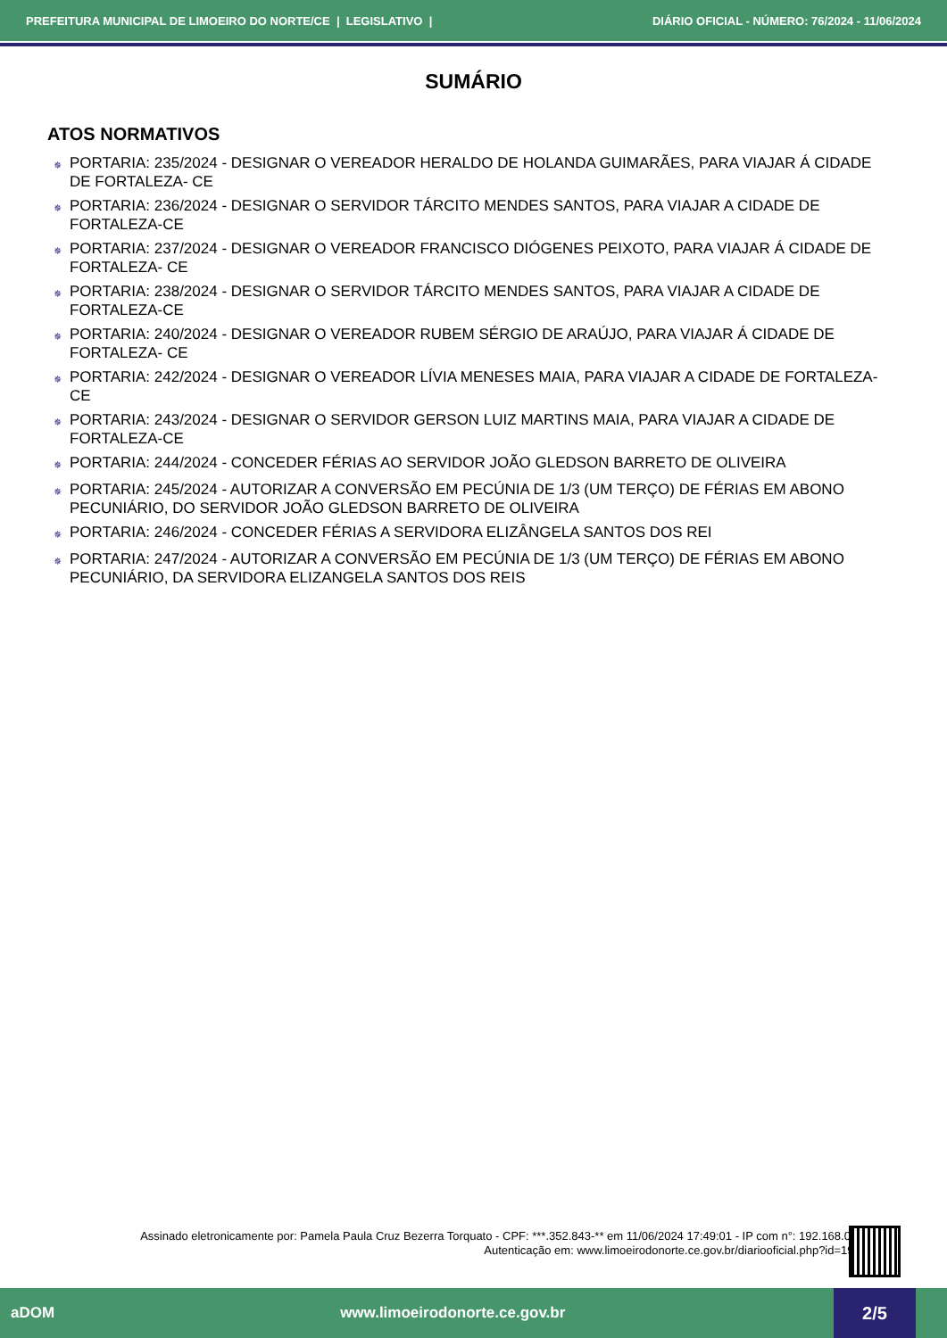PREFEITURA MUNICIPAL DE LIMOEIRO DO NORTE/CE | LEGISLATIVO | DIÁRIO OFICIAL - NÚMERO: 76/2024 - 11/06/2024
SUMÁRIO
ATOS NORMATIVOS
✵ PORTARIA: 235/2024 - DESIGNAR O VEREADOR HERALDO DE HOLANDA GUIMARÃES, PARA VIAJAR Á CIDADE DE FORTALEZA- CE
✵ PORTARIA: 236/2024 - DESIGNAR O SERVIDOR TÁRCITO MENDES SANTOS, PARA VIAJAR A CIDADE DE FORTALEZA-CE
✵ PORTARIA: 237/2024 - DESIGNAR O VEREADOR FRANCISCO DIÓGENES PEIXOTO, PARA VIAJAR Á CIDADE DE FORTALEZA- CE
✵ PORTARIA: 238/2024 - DESIGNAR O SERVIDOR TÁRCITO MENDES SANTOS, PARA VIAJAR A CIDADE DE FORTALEZA-CE
✵ PORTARIA: 240/2024 - DESIGNAR O VEREADOR RUBEM SÉRGIO DE ARAÚJO, PARA VIAJAR Á CIDADE DE FORTALEZA- CE
✵ PORTARIA: 242/2024 - DESIGNAR O VEREADOR LÍVIA MENESES MAIA, PARA VIAJAR A CIDADE DE FORTALEZA-CE
✵ PORTARIA: 243/2024 - DESIGNAR O SERVIDOR GERSON LUIZ MARTINS MAIA, PARA VIAJAR A CIDADE DE FORTALEZA-CE
✵ PORTARIA: 244/2024 - CONCEDER FÉRIAS AO SERVIDOR JOÃO GLEDSON BARRETO DE OLIVEIRA
✵ PORTARIA: 245/2024 - AUTORIZAR A CONVERSÃO EM PECÚNIA DE 1/3 (UM TERÇO) DE FÉRIAS EM ABONO PECUNIÁRIO, DO SERVIDOR JOÃO GLEDSON BARRETO DE OLIVEIRA
✵ PORTARIA: 246/2024 - CONCEDER FÉRIAS A SERVIDORA ELIZÂNGELA SANTOS DOS REI
✵ PORTARIA: 247/2024 - AUTORIZAR A CONVERSÃO EM PECÚNIA DE 1/3 (UM TERÇO) DE FÉRIAS EM ABONO PECUNIÁRIO, DA SERVIDORA ELIZANGELA SANTOS DOS REIS
Assinado eletronicamente por: Pamela Paula Cruz Bezerra Torquato - CPF: ***.352.843-** em 11/06/2024 17:49:01 - IP com n°: 192.168.0.44
Autenticação em: www.limoeirodonorte.ce.gov.br/diariooficial.php?id=1984
aDOM www.limoeirodonorte.ce.gov.br
2/5